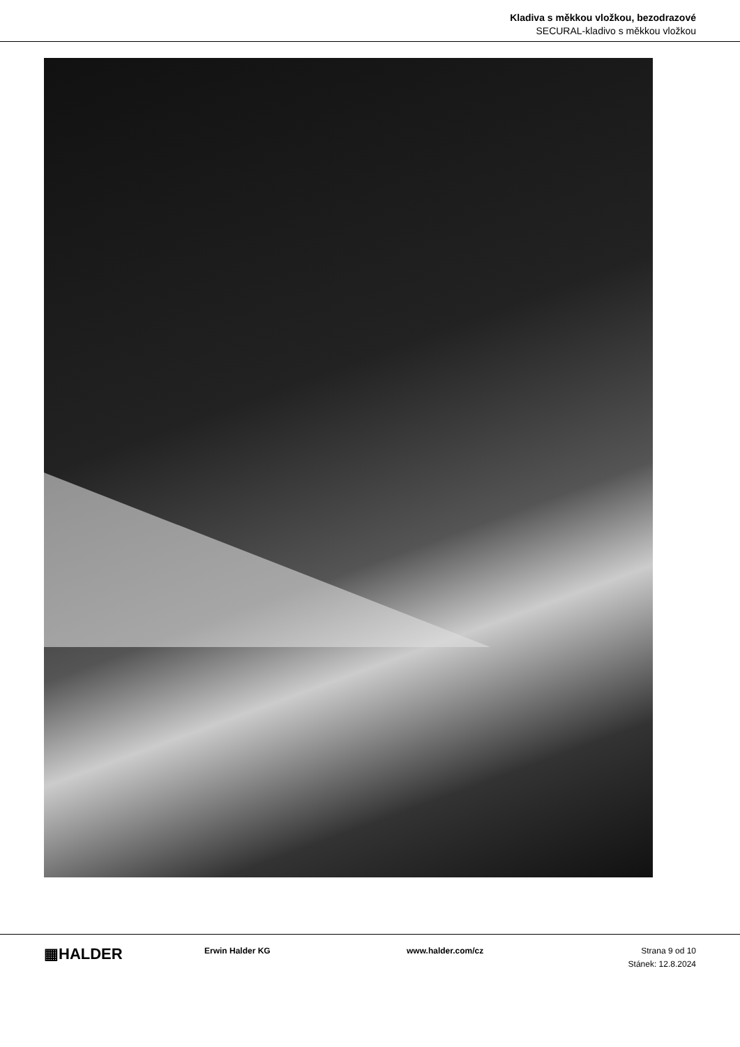Kladiva s měkkou vložkou, bezodrazové
SECURAL-kladivo s měkkou vložkou
▦HALDER
Erwin Halder KG www.halder.com/cz Strana 9 od 10
Stánek: 12.8.2024